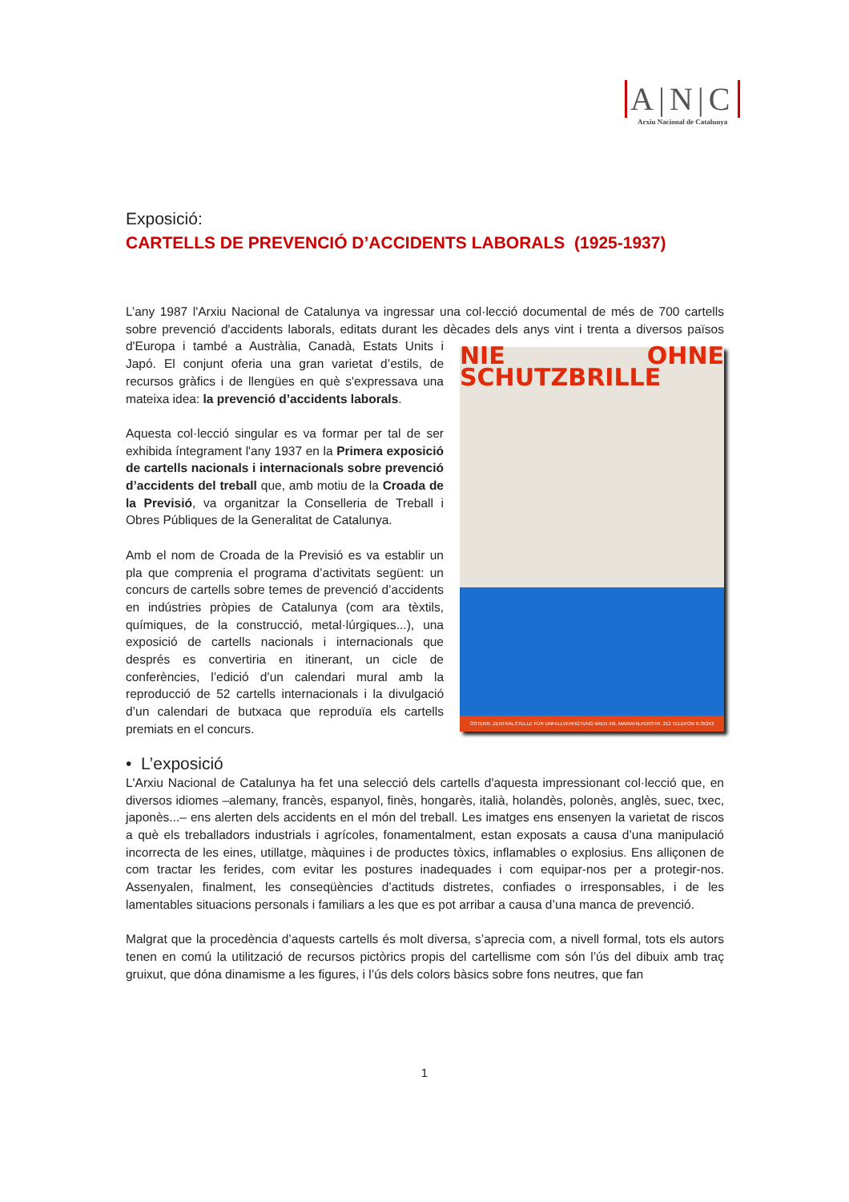A|N|C
Arxiu Nacional de Catalunya
Exposició:
CARTELLS DE PREVENCIÓ D’ACCIDENTS LABORALS (1925-1937)
L’any 1987 l'Arxiu Nacional de Catalunya va ingressar una col·lecció documental de més de 700 cartells sobre prevenció d'accidents laborals, editats durant les dècades dels anys vint i trenta a diversos països NIE OHNE SCHUTZBRILLE
ÖSTERR. ZENTRALSTELLE FÜR UNFALLVERHÜTUNG WIEN XIII, MARIAHILFERSTR. 212 TELEFON R.35243 d'Europa i també a Austràlia, Canadà, Estats Units i Japó. El conjunt oferia una gran varietat d’estils, de recursos gràfics i de llengües en què s'expressava una mateixa idea: la prevenció d’accidents laborals.
Aquesta col·lecció singular es va formar per tal de ser exhibida íntegrament l'any 1937 en la Primera exposició de cartells nacionals i internacionals sobre prevenció d’accidents del treball que, amb motiu de la Croada de la Previsió, va organitzar la Conselleria de Treball i Obres Públiques de la Generalitat de Catalunya.
Amb el nom de Croada de la Previsió es va establir un pla que comprenia el programa d’activitats següent: un concurs de cartells sobre temes de prevenció d’accidents en indústries pròpies de Catalunya (com ara tèxtils, químiques, de la construcció, metal·lúrgiques...), una exposició de cartells nacionals i internacionals que després es convertiria en itinerant, un cicle de conferències, l’edició d’un calendari mural amb la reproducció de 52 cartells internacionals i la divulgació d’un calendari de butxaca que reproduïa els cartells premiats en el concurs.
• L’exposició
L'Arxiu Nacional de Catalunya ha fet una selecció dels cartells d'aquesta impressionant col·lecció que, en diversos idiomes –alemany, francès, espanyol, finès, hongarès, italià, holandès, polonès, anglès, suec, txec, japonès...– ens alerten dels accidents en el món del treball. Les imatges ens ensenyen la varietat de riscos a què els treballadors industrials i agrícoles, fonamentalment, estan exposats a causa d’una manipulació incorrecta de les eines, utillatge, màquines i de productes tòxics, inflamables o explosius. Ens alliçonen de com tractar les ferides, com evitar les postures inadequades i com equipar-nos per a protegir-nos. Assenyalen, finalment, les conseqüències d’actituds distretes, confiades o irresponsables, i de les lamentables situacions personals i familiars a les que es pot arribar a causa d’una manca de prevenció.
Malgrat que la procedència d’aquests cartells és molt diversa, s’aprecia com, a nivell formal, tots els autors tenen en comú la utilització de recursos pictòrics propis del cartellisme com són l’ús del dibuix amb traç gruixut, que dóna dinamisme a les figures, i l’ús dels colors bàsics sobre fons neutres, que fan
1